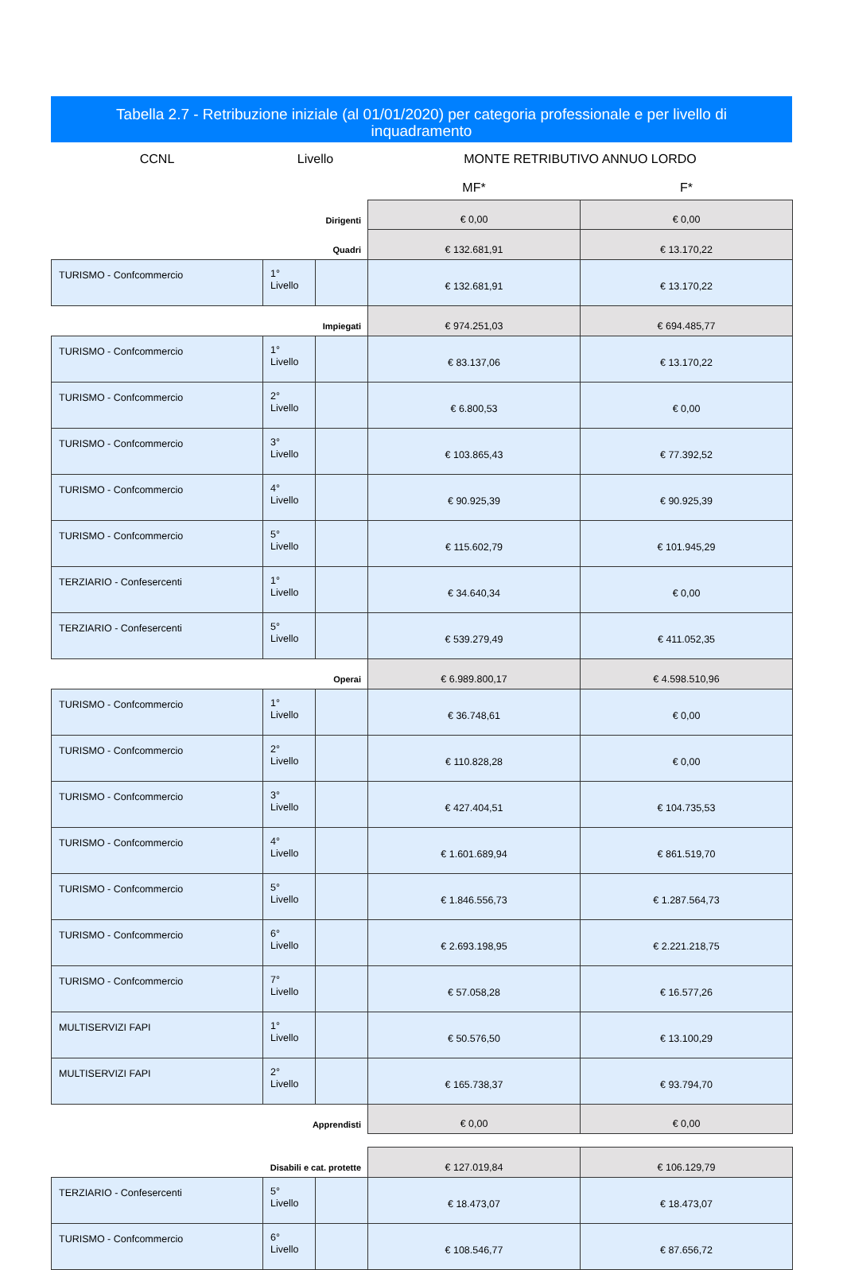Tabella 2.7 - Retribuzione iniziale (al 01/01/2020) per categoria professionale e per livello di inquadramento
| CCNL | Livello | | MONTE RETRIBUTIVO ANNUO LORDO | |
| --- | --- | --- | --- | --- |
| | | | MF* | F* |
| Dirigenti | | | € 0,00 | € 0,00 |
| Quadri | | | € 132.681,91 | € 13.170,22 |
| TURISMO - Confcommercio | 1° Livello | | € 132.681,91 | € 13.170,22 |
| Impiegati | | | € 974.251,03 | € 694.485,77 |
| TURISMO - Confcommercio | 1° Livello | | € 83.137,06 | € 13.170,22 |
| TURISMO - Confcommercio | 2° Livello | | € 6.800,53 | € 0,00 |
| TURISMO - Confcommercio | 3° Livello | | € 103.865,43 | € 77.392,52 |
| TURISMO - Confcommercio | 4° Livello | | € 90.925,39 | € 90.925,39 |
| TURISMO - Confcommercio | 5° Livello | | € 115.602,79 | € 101.945,29 |
| TERZIARIO - Confesercenti | 1° Livello | | € 34.640,34 | € 0,00 |
| TERZIARIO - Confesercenti | 5° Livello | | € 539.279,49 | € 411.052,35 |
| Operai | | | € 6.989.800,17 | € 4.598.510,96 |
| TURISMO - Confcommercio | 1° Livello | | € 36.748,61 | € 0,00 |
| TURISMO - Confcommercio | 2° Livello | | € 110.828,28 | € 0,00 |
| TURISMO - Confcommercio | 3° Livello | | € 427.404,51 | € 104.735,53 |
| TURISMO - Confcommercio | 4° Livello | | € 1.601.689,94 | € 861.519,70 |
| TURISMO - Confcommercio | 5° Livello | | € 1.846.556,73 | € 1.287.564,73 |
| TURISMO - Confcommercio | 6° Livello | | € 2.693.198,95 | € 2.221.218,75 |
| TURISMO - Confcommercio | 7° Livello | | € 57.058,28 | € 16.577,26 |
| MULTISERVIZI FAPI | 1° Livello | | € 50.576,50 | € 13.100,29 |
| MULTISERVIZI FAPI | 2° Livello | | € 165.738,37 | € 93.794,70 |
| Apprendisti | | | € 0,00 | € 0,00 |
| Disabili e cat. protette | | | € 127.019,84 | € 106.129,79 |
| TERZIARIO - Confesercenti | 5° Livello | | € 18.473,07 | € 18.473,07 |
| TURISMO - Confcommercio | 6° Livello | | € 108.546,77 | € 87.656,72 |